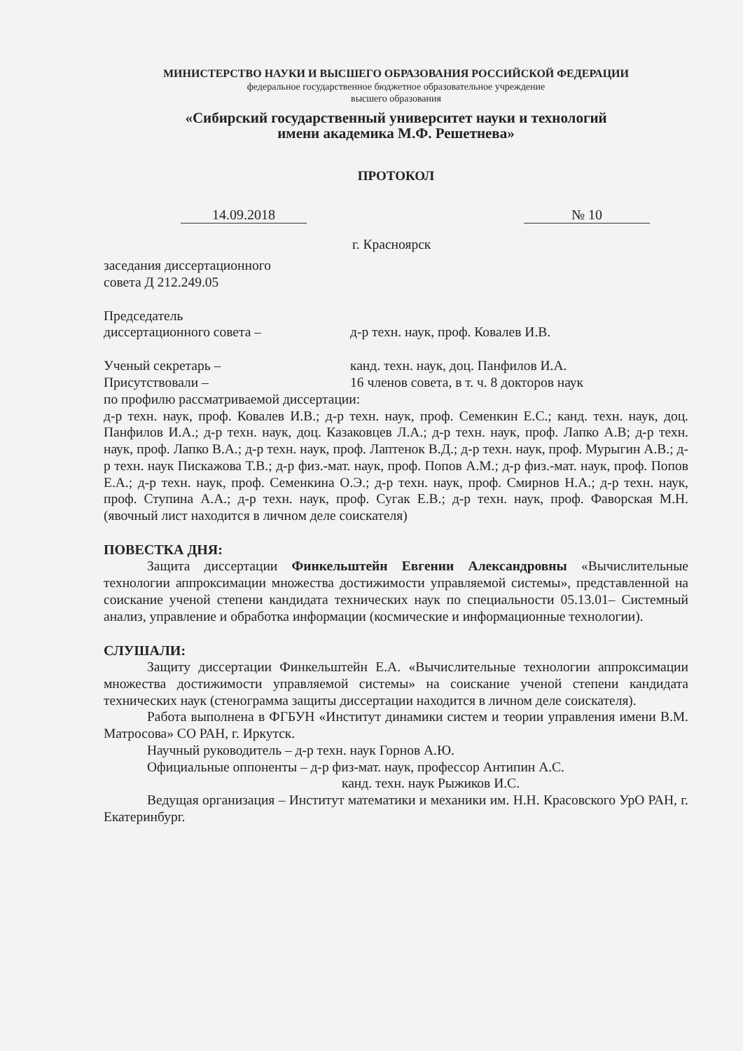МИНИСТЕРСТВО НАУКИ И ВЫСШЕГО ОБРАЗОВАНИЯ РОССИЙСКОЙ ФЕДЕРАЦИИ
федеральное государственное бюджетное образовательное учреждение
высшего образования
«Сибирский государственный университет науки и технологий
имени академика М.Ф. Решетнева»
ПРОТОКОЛ
14.09.2018 № 10
г. Красноярск
заседания диссертационного
совета Д 212.249.05
Председатель
диссертационного совета – д-р техн. наук, проф. Ковалев И.В.
Ученый секретарь – канд. техн. наук, доц. Панфилов И.А.
Присутствовали – 16 членов совета, в т. ч. 8 докторов наук
по профилю рассматриваемой диссертации:
д-р техн. наук, проф. Ковалев И.В.; д-р техн. наук, проф. Семенкин Е.С.; канд. техн. наук, доц. Панфилов И.А.; д-р техн. наук, доц. Казаковцев Л.А.; д-р техн. наук, проф. Лапко А.В; д-р техн. наук, проф. Лапко В.А.; д-р техн. наук, проф. Лаптенок В.Д.; д-р техн. наук, проф. Мурыгин А.В.; д-р техн. наук Пискажова Т.В.; д-р физ.-мат. наук, проф. Попов А.М.; д-р физ.-мат. наук, проф. Попов Е.А.; д-р техн. наук, проф. Семенкина О.Э.; д-р техн. наук, проф. Смирнов Н.А.; д-р техн. наук, проф. Ступина А.А.; д-р техн. наук, проф. Сугак Е.В.; д-р техн. наук, проф. Фаворская М.Н. (явочный лист находится в личном деле соискателя)
ПОВЕСТКА ДНЯ:
Защита диссертации Финкельштейн Евгении Александровны «Вычислительные технологии аппроксимации множества достижимости управляемой системы», представленной на соискание ученой степени кандидата технических наук по специальности 05.13.01– Системный анализ, управление и обработка информации (космические и информационные технологии).
СЛУШАЛИ:
Защиту диссертации Финкельштейн Е.А. «Вычислительные технологии аппроксимации множества достижимости управляемой системы» на соискание ученой степени кандидата технических наук (стенограмма защиты диссертации находится в личном деле соискателя).
Работа выполнена в ФГБУН «Институт динамики систем и теории управления имени В.М. Матросова» СО РАН, г. Иркутск.
Научный руководитель – д-р техн. наук Горнов А.Ю.
Официальные оппоненты – д-р физ-мат. наук, профессор Антипин А.С.
канд. техн. наук Рыжиков И.С.
Ведущая организация – Институт математики и механики им. Н.Н. Красовского УрО РАН, г. Екатеринбург.